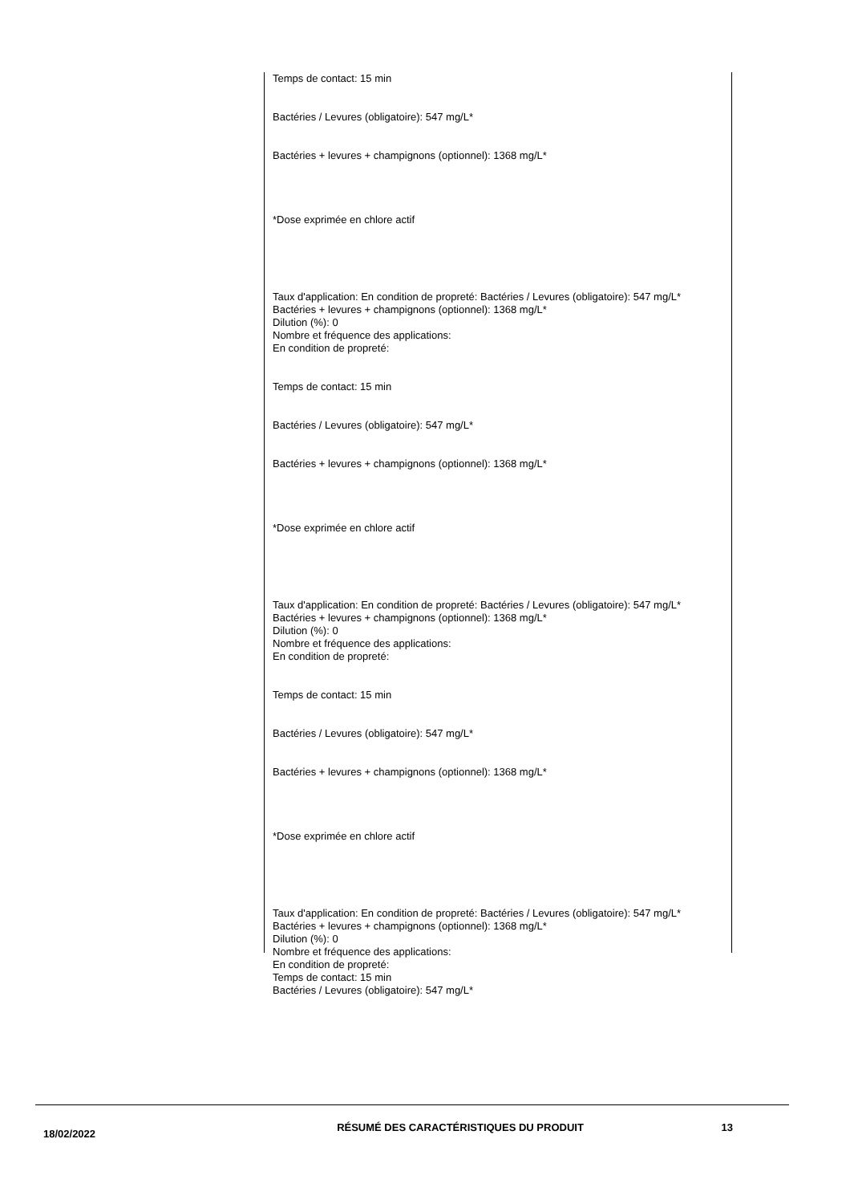Temps de contact: 15 min
Bactéries / Levures (obligatoire): 547 mg/L*
Bactéries + levures + champignons (optionnel): 1368 mg/L*
*Dose exprimée en chlore actif
Taux d'application: En condition de propreté: Bactéries / Levures (obligatoire): 547 mg/L* Bactéries + levures + champignons (optionnel): 1368 mg/L*
Dilution (%): 0
Nombre et fréquence des applications:
En condition de propreté:
Temps de contact: 15 min
Bactéries / Levures (obligatoire): 547 mg/L*
Bactéries + levures + champignons (optionnel): 1368 mg/L*
*Dose exprimée en chlore actif
Taux d'application: En condition de propreté: Bactéries / Levures (obligatoire): 547 mg/L* Bactéries + levures + champignons (optionnel): 1368 mg/L*
Dilution (%): 0
Nombre et fréquence des applications:
En condition de propreté:
Temps de contact: 15 min
Bactéries / Levures (obligatoire): 547 mg/L*
Bactéries + levures + champignons (optionnel): 1368 mg/L*
*Dose exprimée en chlore actif
Taux d'application: En condition de propreté: Bactéries / Levures (obligatoire): 547 mg/L* Bactéries + levures + champignons (optionnel): 1368 mg/L*
Dilution (%): 0
Nombre et fréquence des applications:
En condition de propreté:
Temps de contact: 15 min
Bactéries / Levures (obligatoire): 547 mg/L*
18/02/2022
RÉSUMÉ DES CARACTÉRISTIQUES DU PRODUIT 13